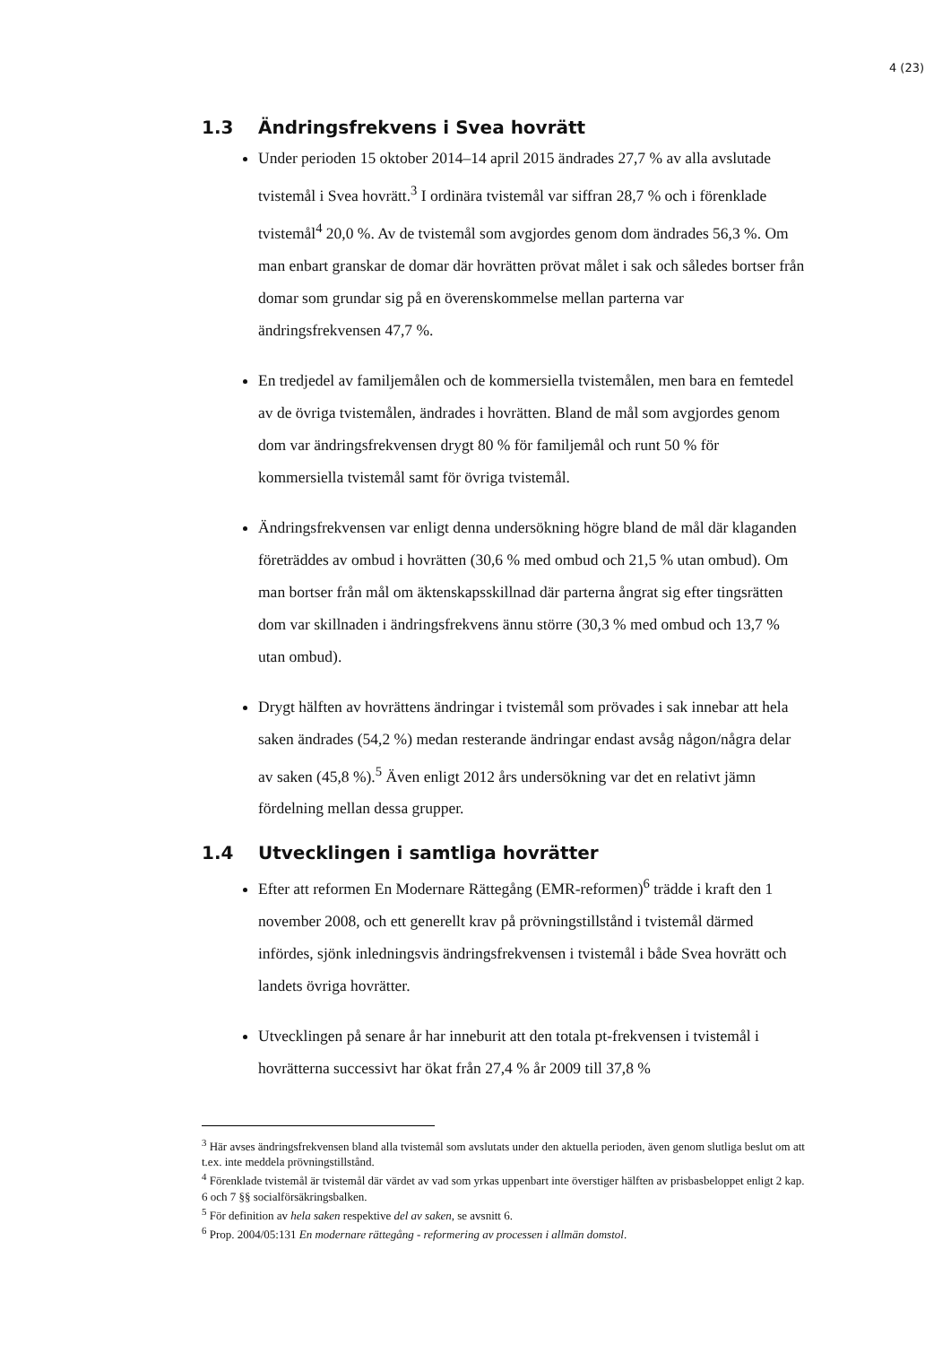4 (23)
1.3 Ändringsfrekvens i Svea hovrätt
Under perioden 15 oktober 2014–14 april 2015 ändrades 27,7 % av alla avslutade tvistemål i Svea hovrätt.<sup>3</sup> I ordinära tvistemål var siffran 28,7 % och i förenklade tvistemål<sup>4</sup> 20,0 %. Av de tvistemål som avgjordes genom dom ändrades 56,3 %. Om man enbart granskar de domar där hovrätten prövat målet i sak och således bortser från domar som grundar sig på en överenskommelse mellan parterna var ändringsfrekvensen 47,7 %.
En tredjedel av familjemålen och de kommersiella tvistemålen, men bara en femtedel av de övriga tvistemålen, ändrades i hovrätten. Bland de mål som avgjordes genom dom var ändringsfrekvensen drygt 80 % för familjemål och runt 50 % för kommersiella tvistemål samt för övriga tvistemål.
Ändringsfrekvensen var enligt denna undersökning högre bland de mål där klaganden företräddes av ombud i hovrätten (30,6 % med ombud och 21,5 % utan ombud). Om man bortser från mål om äktenskapsskillnad där parterna ångrat sig efter tingsrätten dom var skillnaden i ändringsfrekvens ännu större (30,3 % med ombud och 13,7 % utan ombud).
Drygt hälften av hovrättens ändringar i tvistemål som prövades i sak innebar att hela saken ändrades (54,2 %) medan resterande ändringar endast avsåg någon/några delar av saken (45,8 %).<sup>5</sup> Även enligt 2012 års undersökning var det en relativt jämn fördelning mellan dessa grupper.
1.4 Utvecklingen i samtliga hovrätter
Efter att reformen En Modernare Rättegång (EMR-reformen)<sup>6</sup> trädde i kraft den 1 november 2008, och ett generellt krav på prövningstillstånd i tvistemål därmed infördes, sjönk inledningsvis ändringsfrekvensen i tvistemål i både Svea hovrätt och landets övriga hovrätter.
Utvecklingen på senare år har inneburit att den totala pt-frekvensen i tvistemål i hovrätterna successivt har ökat från 27,4 % år 2009 till 37,8 %
<sup>3</sup> Här avses ändringsfrekvensen bland alla tvistemål som avslutats under den aktuella perioden, även genom slutliga beslut om att t.ex. inte meddela prövningstillstånd.
<sup>4</sup> Förenklade tvistemål är tvistemål där värdet av vad som yrkas uppenbart inte överstiger hälften av prisbasbeloppet enligt 2 kap. 6 och 7 §§ socialförsäkringsbalken.
<sup>5</sup> För definition av hela saken respektive del av saken, se avsnitt 6.
<sup>6</sup> Prop. 2004/05:131 En modernare rättegång - reformering av processen i allmän domstol.